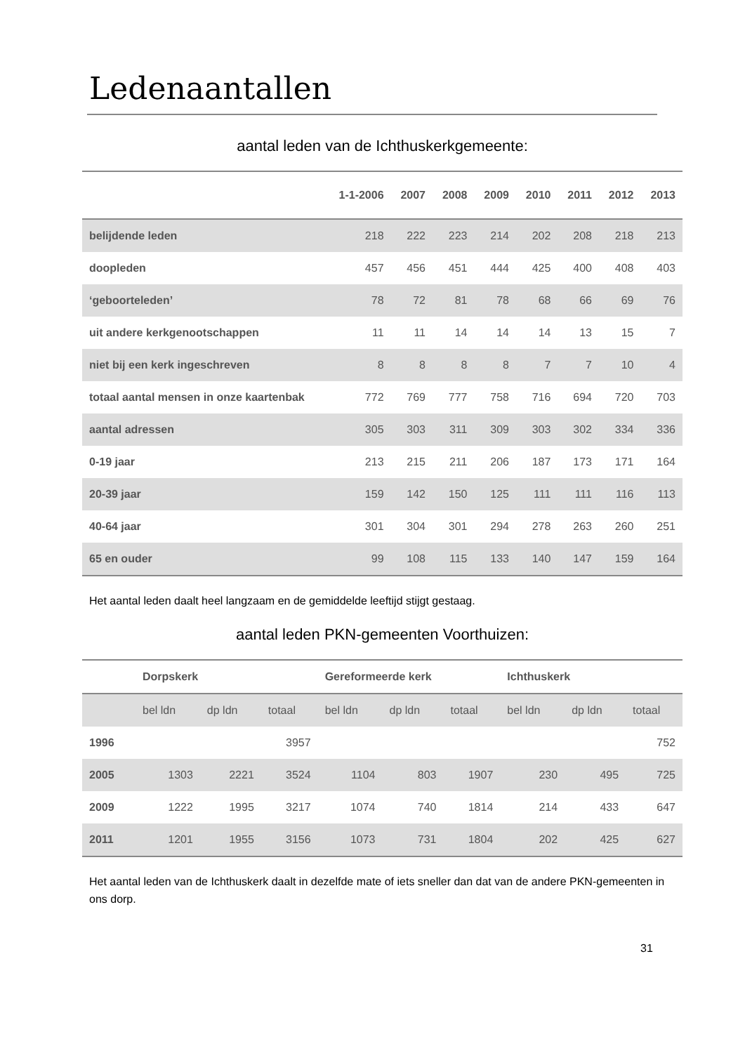Ledenaantallen
aantal leden van de Ichthuskerkgemeente:
| | 1-1-2006 | 2007 | 2008 | 2009 | 2010 | 2011 | 2012 | 2013 |
| --- | --- | --- | --- | --- | --- | --- | --- | --- |
| belijdende leden | 218 | 222 | 223 | 214 | 202 | 208 | 218 | 213 |
| doopleden | 457 | 456 | 451 | 444 | 425 | 400 | 408 | 403 |
| ‘geboorteleden’ | 78 | 72 | 81 | 78 | 68 | 66 | 69 | 76 |
| uit andere kerkgenootschappen | 11 | 11 | 14 | 14 | 14 | 13 | 15 | 7 |
| niet bij een kerk ingeschreven | 8 | 8 | 8 | 8 | 7 | 7 | 10 | 4 |
| totaal aantal mensen in onze kaartenbak | 772 | 769 | 777 | 758 | 716 | 694 | 720 | 703 |
| aantal adressen | 305 | 303 | 311 | 309 | 303 | 302 | 334 | 336 |
| 0-19 jaar | 213 | 215 | 211 | 206 | 187 | 173 | 171 | 164 |
| 20-39 jaar | 159 | 142 | 150 | 125 | 111 | 111 | 116 | 113 |
| 40-64 jaar | 301 | 304 | 301 | 294 | 278 | 263 | 260 | 251 |
| 65 en ouder | 99 | 108 | 115 | 133 | 140 | 147 | 159 | 164 |
Het aantal leden daalt heel langzaam en de gemiddelde leeftijd stijgt gestaag.
aantal leden PKN-gemeenten Voorthuizen:
| | Dorpskerk | | | Gereformeerde kerk | | | Ichthuskerk | | |
| --- | --- | --- | --- | --- | --- | --- | --- | --- | --- |
| | bel ldn | dp ldn | totaal | bel ldn | dp ldn | totaal | bel ldn | dp ldn | totaal |
| 1996 | | | 3957 | | | | | | 752 |
| 2005 | 1303 | 2221 | 3524 | 1104 | 803 | 1907 | 230 | 495 | 725 |
| 2009 | 1222 | 1995 | 3217 | 1074 | 740 | 1814 | 214 | 433 | 647 |
| 2011 | 1201 | 1955 | 3156 | 1073 | 731 | 1804 | 202 | 425 | 627 |
Het aantal leden van de Ichthuskerk daalt in dezelfde mate of iets sneller dan dat van de andere PKN-gemeenten in ons dorp.
31